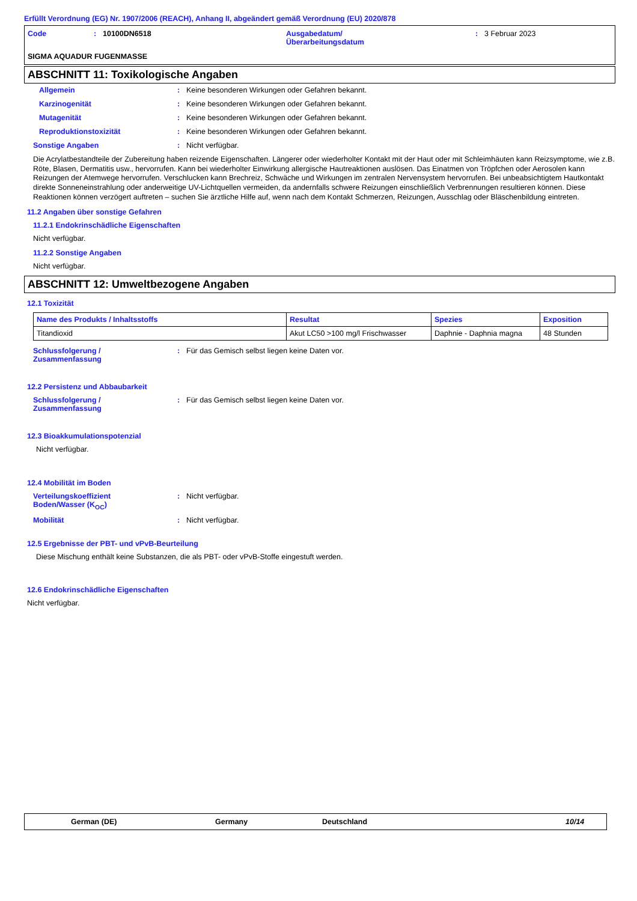Erfüllt Verordnung (EG) Nr. 1907/2006 (REACH), Anhang II, abgeändert gemäß Verordnung (EU) 2020/878
| Code | : | 10100DN6518 | Ausgabedatum/ Überarbeitungsdatum | : | 3 Februar 2023 |
SIGMA AQUADUR FUGENMASSE
ABSCHNITT 11: Toxikologische Angaben
Allgemein: Keine besonderen Wirkungen oder Gefahren bekannt.
Karzinogenität: Keine besonderen Wirkungen oder Gefahren bekannt.
Mutagenität: Keine besonderen Wirkungen oder Gefahren bekannt.
Reproduktionstoxizität: Keine besonderen Wirkungen oder Gefahren bekannt.
Sonstige Angaben: Nicht verfügbar.
Die Acrylatbestandteile der Zubereitung haben reizende Eigenschaften. Längerer oder wiederholter Kontakt mit der Haut oder mit Schleimhäuten kann Reizsymptome, wie z.B. Röte, Blasen, Dermatitis usw., hervorrufen. Kann bei wiederholter Einwirkung allergische Hautreaktionen auslösen. Das Einatmen von Tröpfchen oder Aerosolen kann Reizungen der Atemwege hervorrufen. Verschlucken kann Brechreiz, Schwäche und Wirkungen im zentralen Nervensystem hervorrufen. Bei unbeabsichtigtem Hautkontakt direkte Sonneneinstrahlung oder anderweitige UV-Lichtquellen vermeiden, da andernfalls schwere Reizungen einschließlich Verbrennungen resultieren können. Diese Reaktionen können verzögert auftreten – suchen Sie ärztliche Hilfe auf, wenn nach dem Kontakt Schmerzen, Reizungen, Ausschlag oder Bläschenbildung eintreten.
11.2 Angaben über sonstige Gefahren
11.2.1 Endokrinschädliche Eigenschaften
Nicht verfügbar.
11.2.2 Sonstige Angaben
Nicht verfügbar.
ABSCHNITT 12: Umweltbezogene Angaben
12.1 Toxizität
| Name des Produkts / Inhaltsstoffs | Resultat | Spezies | Exposition |
| --- | --- | --- | --- |
| Titandioxid | Akut LC50 >100 mg/l Frischwasser | Daphnie - Daphnia magna | 48 Stunden |
Schlussfolgerung /
Zusammenfassung: Für das Gemisch selbst liegen keine Daten vor.
12.2 Persistenz und Abbaubarkeit
Schlussfolgerung /
Zusammenfassung: Für das Gemisch selbst liegen keine Daten vor.
12.3 Bioakkumulationspotenzial
Nicht verfügbar.
12.4 Mobilität im Boden
Verteilungskoeffizient
Boden/Wasser (K<sub>OC</sub>): Nicht verfügbar.
Mobilität: Nicht verfügbar.
12.5 Ergebnisse der PBT- und vPvB-Beurteilung
Diese Mischung enthält keine Substanzen, die als PBT- oder vPvB-Stoffe eingestuft werden.
12.6 Endokrinschädliche Eigenschaften
Nicht verfügbar.
German (DE) Germany Deutschland 10/14